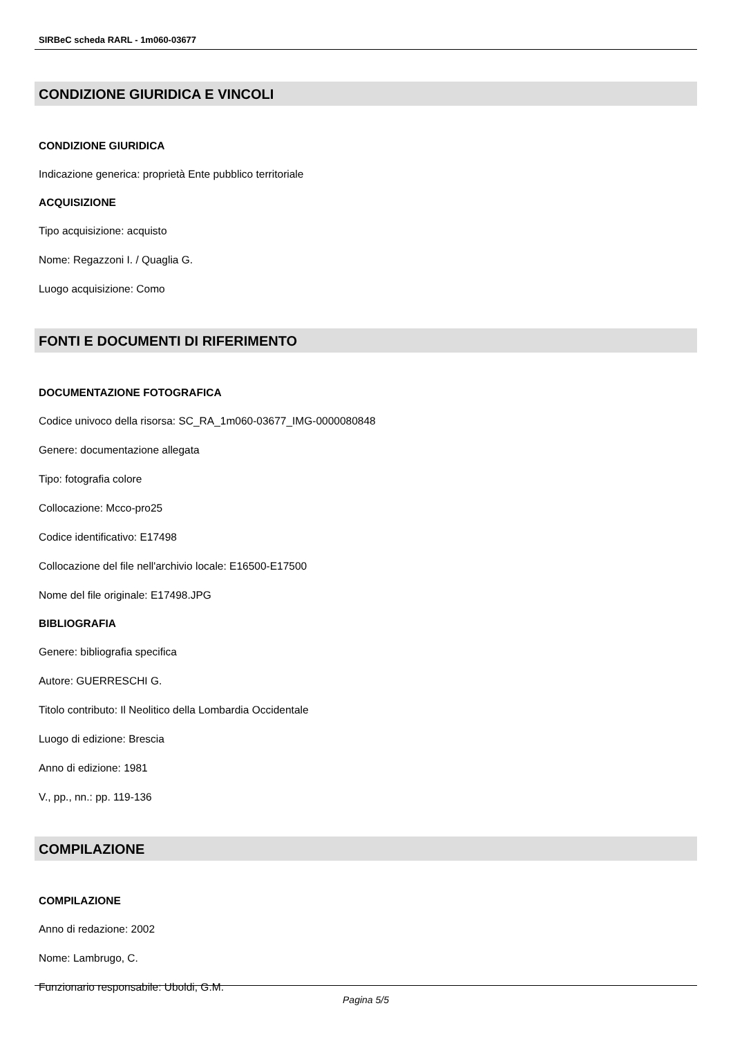SIRBeC scheda RARL - 1m060-03677
CONDIZIONE GIURIDICA E VINCOLI
CONDIZIONE GIURIDICA
Indicazione generica: proprietà Ente pubblico territoriale
ACQUISIZIONE
Tipo acquisizione: acquisto
Nome: Regazzoni I. / Quaglia G.
Luogo acquisizione: Como
FONTI E DOCUMENTI DI RIFERIMENTO
DOCUMENTAZIONE FOTOGRAFICA
Codice univoco della risorsa: SC_RA_1m060-03677_IMG-0000080848
Genere: documentazione allegata
Tipo: fotografia colore
Collocazione: Mcco-pro25
Codice identificativo: E17498
Collocazione del file nell'archivio locale: E16500-E17500
Nome del file originale: E17498.JPG
BIBLIOGRAFIA
Genere: bibliografia specifica
Autore: GUERRESCHI G.
Titolo contributo: Il Neolitico della Lombardia Occidentale
Luogo di edizione: Brescia
Anno di edizione: 1981
V., pp., nn.: pp. 119-136
COMPILAZIONE
COMPILAZIONE
Anno di redazione: 2002
Nome: Lambrugo, C.
Funzionario responsabile: Uboldi, G.M.
Pagina 5/5